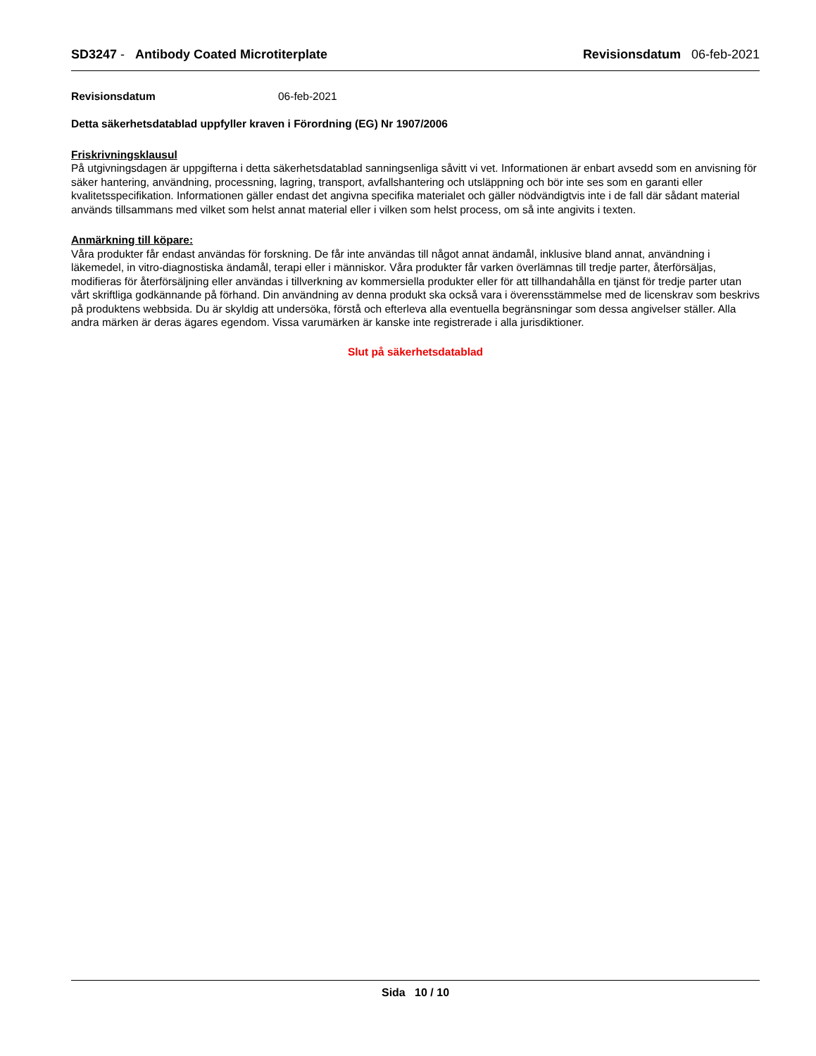SD3247 - Antibody Coated Microtiterplate Revisionsdatum 06-feb-2021
Revisionsdatum 06-feb-2021
Detta säkerhetsdatablad uppfyller kraven i Förordning (EG) Nr 1907/2006
Friskrivningsklausul
På utgivningsdagen är uppgifterna i detta säkerhetsdatablad sanningsenliga såvitt vi vet. Informationen är enbart avsedd som en anvisning för säker hantering, användning, processning, lagring, transport, avfallshantering och utsläppning och bör inte ses som en garanti eller kvalitetsspecifikation. Informationen gäller endast det angivna specifika materialet och gäller nödvändigtvis inte i de fall där sådant material används tillsammans med vilket som helst annat material eller i vilken som helst process, om så inte angivits i texten.
Anmärkning till köpare:
Våra produkter får endast användas för forskning. De får inte användas till något annat ändamål, inklusive bland annat, användning i läkemedel, in vitro-diagnostiska ändamål, terapi eller i människor. Våra produkter får varken överlämnas till tredje parter, återförsäljas, modifieras för återförsäljning eller användas i tillverkning av kommersiella produkter eller för att tillhandahålla en tjänst för tredje parter utan vårt skriftliga godkännande på förhand. Din användning av denna produkt ska också vara i överensstämmelse med de licenskrav som beskrivs på produktens webbsida. Du är skyldig att undersöka, förstå och efterleva alla eventuella begränsningar som dessa angivelser ställer. Alla andra märken är deras ägares egendom. Vissa varumärken är kanske inte registrerade i alla jurisdiktioner.
Slut på säkerhetsdatablad
Sida 10 / 10